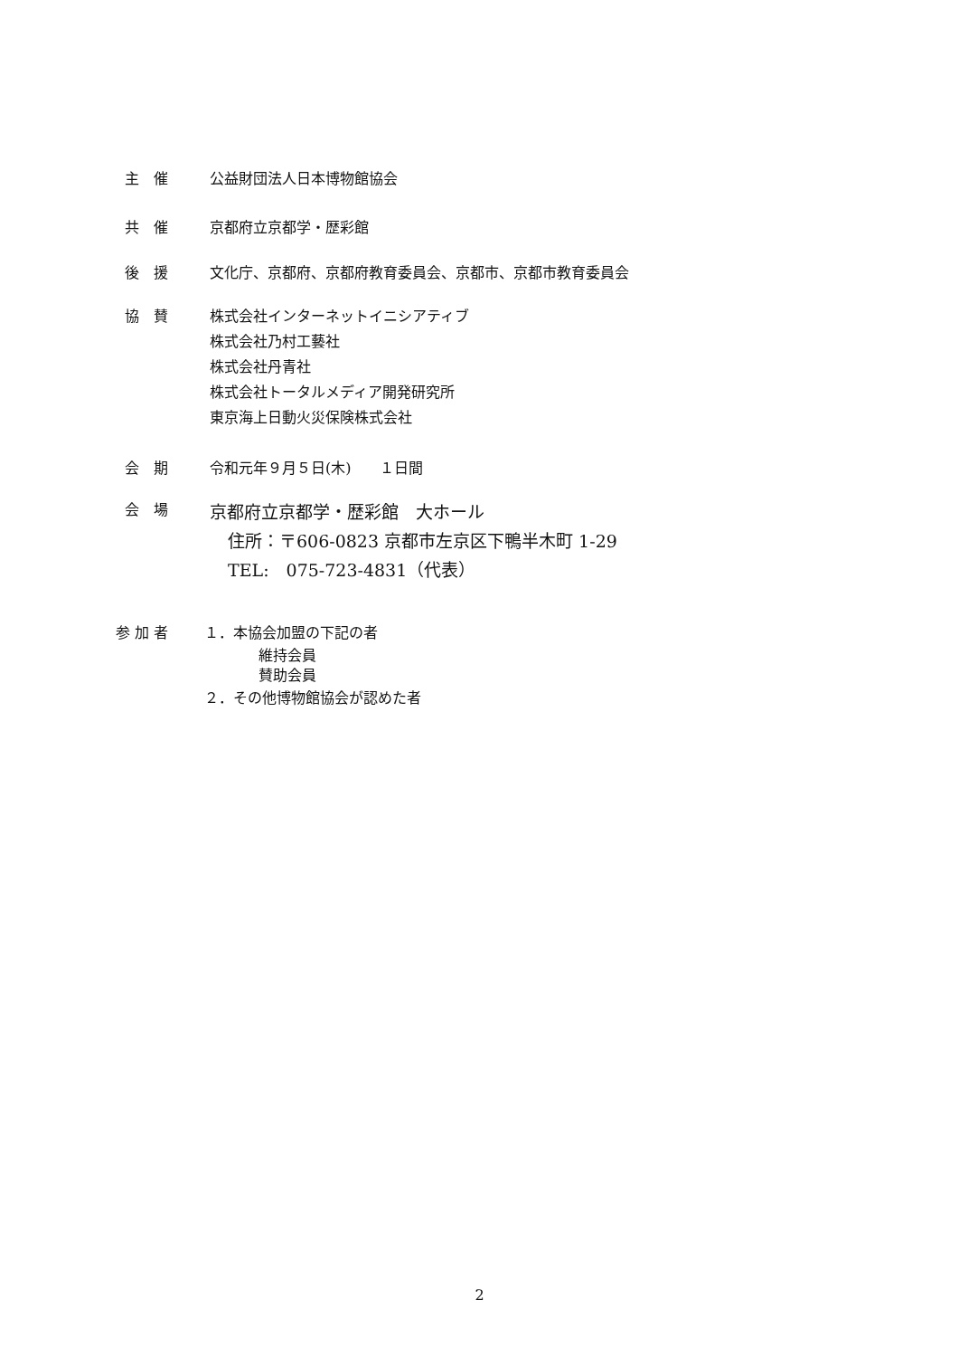主　催
公益財団法人日本博物館協会
共　催
京都府立京都学・歴彩館
後　援
文化庁、京都府、京都府教育委員会、京都市、京都市教育委員会
協　賛
株式会社インターネットイニシアティブ
株式会社乃村工藝社
株式会社丹青社
株式会社トータルメディア開発研究所
東京海上日動火災保険株式会社
会　期
令和元年９月５日(木)　　１日間
会　場
京都府立京都学・歴彩館　大ホール
住所：〒606-0823 京都市左京区下鴨半木町 1-29
TEL:　075-723-4831（代表）
参 加 者
１．本協会加盟の下記の者
維持会員
賛助会員
２．その他博物館協会が認めた者
2